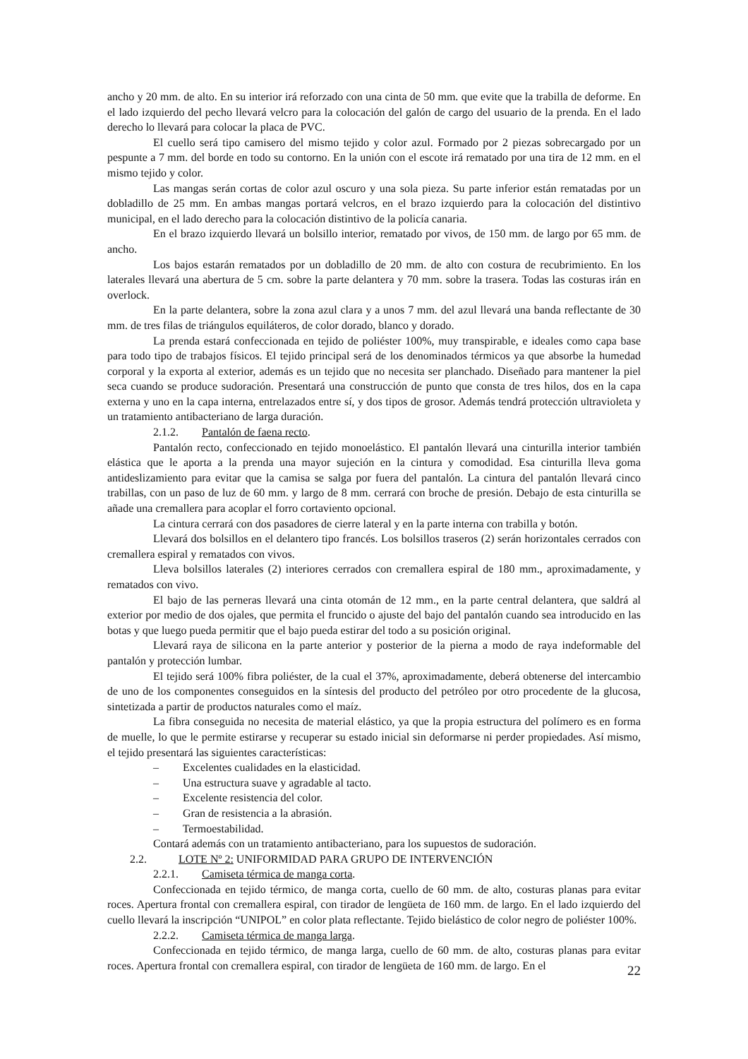ancho y 20 mm. de alto. En su interior irá reforzado con una cinta de 50 mm. que evite que la trabilla de deforme. En el lado izquierdo del pecho llevará velcro para la colocación del galón de cargo del usuario de la prenda. En el lado derecho lo llevará para colocar la placa de PVC.
El cuello será tipo camisero del mismo tejido y color azul. Formado por 2 piezas sobrecargado por un pespunte a 7 mm. del borde en todo su contorno. En la unión con el escote irá rematado por una tira de 12 mm. en el mismo tejido y color.
Las mangas serán cortas de color azul oscuro y una sola pieza. Su parte inferior están rematadas por un dobladillo de 25 mm. En ambas mangas portará velcros, en el brazo izquierdo para la colocación del distintivo municipal, en el lado derecho para la colocación distintivo de la policía canaria.
En el brazo izquierdo llevará un bolsillo interior, rematado por vivos, de 150 mm. de largo por 65 mm. de ancho.
Los bajos estarán rematados por un dobladillo de 20 mm. de alto con costura de recubrimiento. En los laterales llevará una abertura de 5 cm. sobre la parte delantera y 70 mm. sobre la trasera. Todas las costuras irán en overlock.
En la parte delantera, sobre la zona azul clara y a unos 7 mm. del azul llevará una banda reflectante de 30 mm. de tres filas de triángulos equiláteros, de color dorado, blanco y dorado.
La prenda estará confeccionada en tejido de poliéster 100%, muy transpirable, e ideales como capa base para todo tipo de trabajos físicos. El tejido principal será de los denominados térmicos ya que absorbe la humedad corporal y la exporta al exterior, además es un tejido que no necesita ser planchado. Diseñado para mantener la piel seca cuando se produce sudoración. Presentará una construcción de punto que consta de tres hilos, dos en la capa externa y uno en la capa interna, entrelazados entre sí, y dos tipos de grosor. Además tendrá protección ultravioleta y un tratamiento antibacteriano de larga duración.
2.1.2. Pantalón de faena recto.
Pantalón recto, confeccionado en tejido monoelástico. El pantalón llevará una cinturilla interior también elástica que le aporta a la prenda una mayor sujeción en la cintura y comodidad. Esa cinturilla lleva goma antideslizamiento para evitar que la camisa se salga por fuera del pantalón. La cintura del pantalón llevará cinco trabillas, con un paso de luz de 60 mm. y largo de 8 mm. cerrará con broche de presión. Debajo de esta cinturilla se añade una cremallera para acoplar el forro cortaviento opcional.
La cintura cerrará con dos pasadores de cierre lateral y en la parte interna con trabilla y botón.
Llevará dos bolsillos en el delantero tipo francés. Los bolsillos traseros (2) serán horizontales cerrados con cremallera espiral y rematados con vivos.
Lleva bolsillos laterales (2) interiores cerrados con cremallera espiral de 180 mm., aproximadamente, y rematados con vivo.
El bajo de las perneras llevará una cinta otomán de 12 mm., en la parte central delantera, que saldrá al exterior por medio de dos ojales, que permita el fruncido o ajuste del bajo del pantalón cuando sea introducido en las botas y que luego pueda permitir que el bajo pueda estirar del todo a su posición original.
Llevará raya de silicona en la parte anterior y posterior de la pierna a modo de raya indeformable del pantalón y protección lumbar.
El tejido será 100% fibra poliéster, de la cual el 37%, aproximadamente, deberá obtenerse del intercambio de uno de los componentes conseguidos en la síntesis del producto del petróleo por otro procedente de la glucosa, sintetizada a partir de productos naturales como el maíz.
La fibra conseguida no necesita de material elástico, ya que la propia estructura del polímero es en forma de muelle, lo que le permite estirarse y recuperar su estado inicial sin deformarse ni perder propiedades. Así mismo, el tejido presentará las siguientes características:
– Excelentes cualidades en la elasticidad.
– Una estructura suave y agradable al tacto.
– Excelente resistencia del color.
– Gran de resistencia a la abrasión.
– Termoestabilidad.
Contará además con un tratamiento antibacteriano, para los supuestos de sudoración.
2.2. LOTE Nº 2: UNIFORMIDAD PARA GRUPO DE INTERVENCIÓN
2.2.1. Camiseta térmica de manga corta.
Confeccionada en tejido térmico, de manga corta, cuello de 60 mm. de alto, costuras planas para evitar roces. Apertura frontal con cremallera espiral, con tirador de lengüeta de 160 mm. de largo. En el lado izquierdo del cuello llevará la inscripción “UNIPOL” en color plata reflectante. Tejido bielástico de color negro de poliéster 100%.
2.2.2. Camiseta térmica de manga larga.
Confeccionada en tejido térmico, de manga larga, cuello de 60 mm. de alto, costuras planas para evitar roces. Apertura frontal con cremallera espiral, con tirador de lengüeta de 160 mm. de largo. En el
22